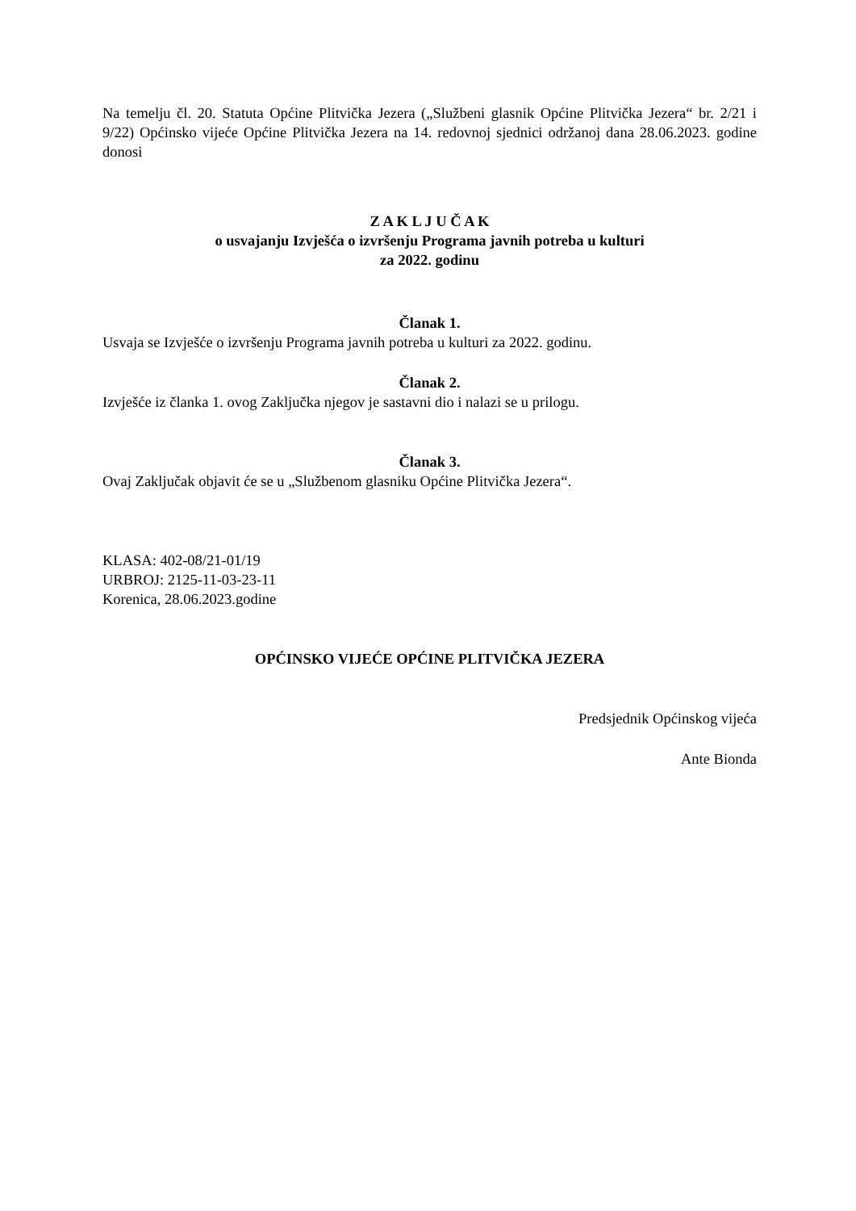Na temelju čl. 20. Statuta Općine Plitvička Jezera („Službeni glasnik Općine Plitvička Jezera“ br. 2/21 i 9/22) Općinsko vijeće Općine Plitvička Jezera na 14. redovnoj sjednici održanoj dana 28.06.2023. godine donosi
Z A K L J U Č A K
o usvajanju Izvješća o izvršenju Programa javnih potreba u kulturi
za 2022. godinu
Članak 1.
Usvaja se Izvješće o izvršenju Programa javnih potreba u kulturi za 2022. godinu.
Članak 2.
Izvješće iz članka 1. ovog Zaključka njegov je sastavni dio i nalazi se u prilogu.
Članak 3.
Ovaj Zaključak objavit će se u „Službenom glasniku Općine Plitvička Jezera“.
KLASA: 402-08/21-01/19
URBROJ: 2125-11-03-23-11
Korenica, 28.06.2023.godine
OPĆINSKO VIJEĆE OPĆINE PLITVIČKA JEZERA
Predsjednik Općinskog vijeća
Ante Bionda